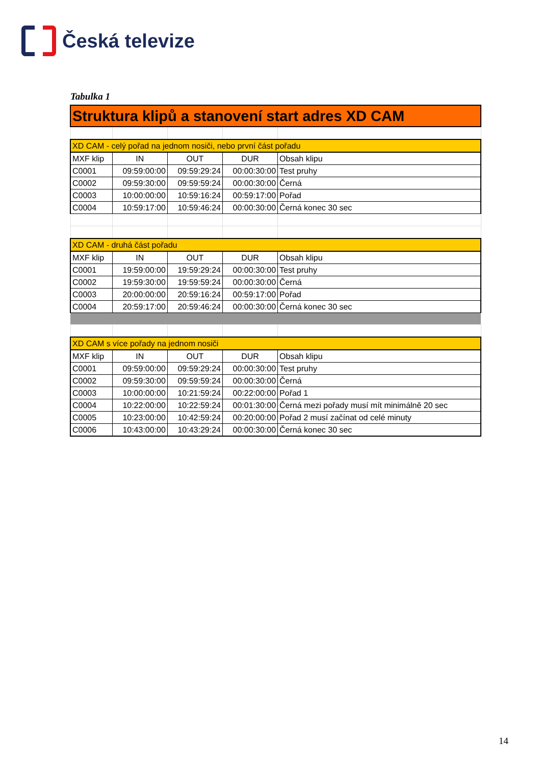Česká televize
Tabulka 1
| Struktura klipů a stanovení start adres XD CAM | | | | |
| XD CAM - celý pořad na jednom nosiči, nebo první část pořadu | | | | |
| MXF klip | IN | OUT | DUR | Obsah klipu |
| C0001 | 09:59:00:00 | 09:59:29:24 | 00:00:30:00 | Test pruhy |
| C0002 | 09:59:30:00 | 09:59:59:24 | 00:00:30:00 | Černá |
| C0003 | 10:00:00:00 | 10:59:16:24 | 00:59:17:00 | Pořad |
| C0004 | 10:59:17:00 | 10:59:46:24 | 00:00:30:00 | Černá konec 30 sec |
| XD CAM - druhá část pořadu | | | | |
| MXF klip | IN | OUT | DUR | Obsah klipu |
| C0001 | 19:59:00:00 | 19:59:29:24 | 00:00:30:00 | Test pruhy |
| C0002 | 19:59:30:00 | 19:59:59:24 | 00:00:30:00 | Černá |
| C0003 | 20:00:00:00 | 20:59:16:24 | 00:59:17:00 | Pořad |
| C0004 | 20:59:17:00 | 20:59:46:24 | 00:00:30:00 | Černá konec 30 sec |
| XD CAM s více pořady na jednom nosiči | | | | |
| MXF klip | IN | OUT | DUR | Obsah klipu |
| C0001 | 09:59:00:00 | 09:59:29:24 | 00:00:30:00 | Test pruhy |
| C0002 | 09:59:30:00 | 09:59:59:24 | 00:00:30:00 | Černá |
| C0003 | 10:00:00:00 | 10:21:59:24 | 00:22:00:00 | Pořad 1 |
| C0004 | 10:22:00:00 | 10:22:59:24 | 00:01:30:00 | Černá mezi pořady musí mít minimálně 20 sec |
| C0005 | 10:23:00:00 | 10:42:59:24 | 00:20:00:00 | Pořad 2 musí začínat od celé minuty |
| C0006 | 10:43:00:00 | 10:43:29:24 | 00:00:30:00 | Černá konec 30 sec |
14